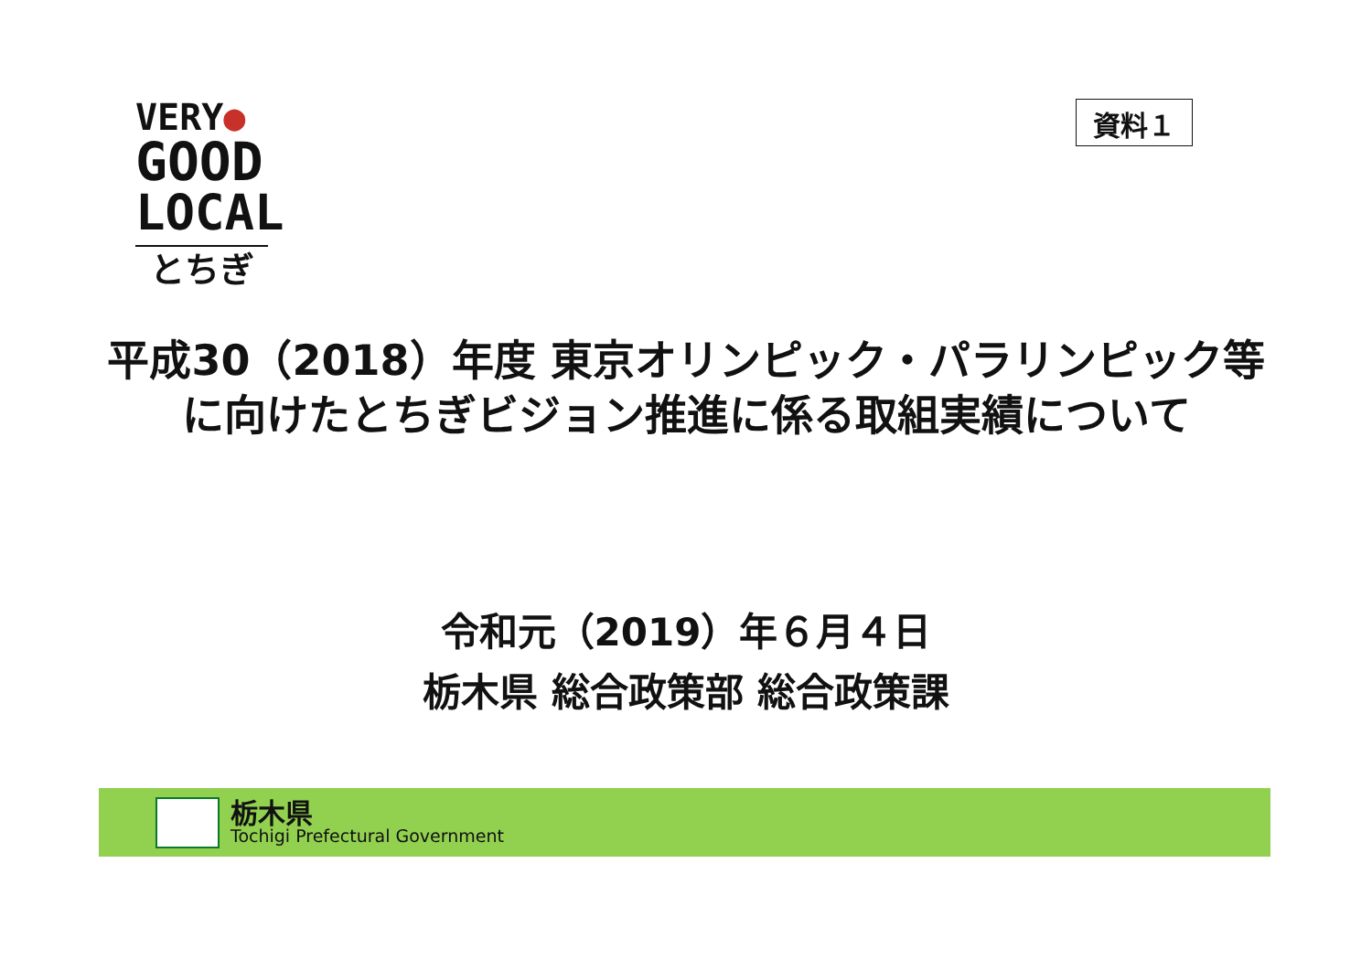VERY●
GOOD
LOCAL
とちぎ
資料１
平成30（2018）年度 東京オリンピック・パラリンピック等
に向けたとちぎビジョン推進に係る取組実績について
令和元（2019）年６月４日
栃木県 総合政策部 総合政策課
栃木県
Tochigi Prefectural Government